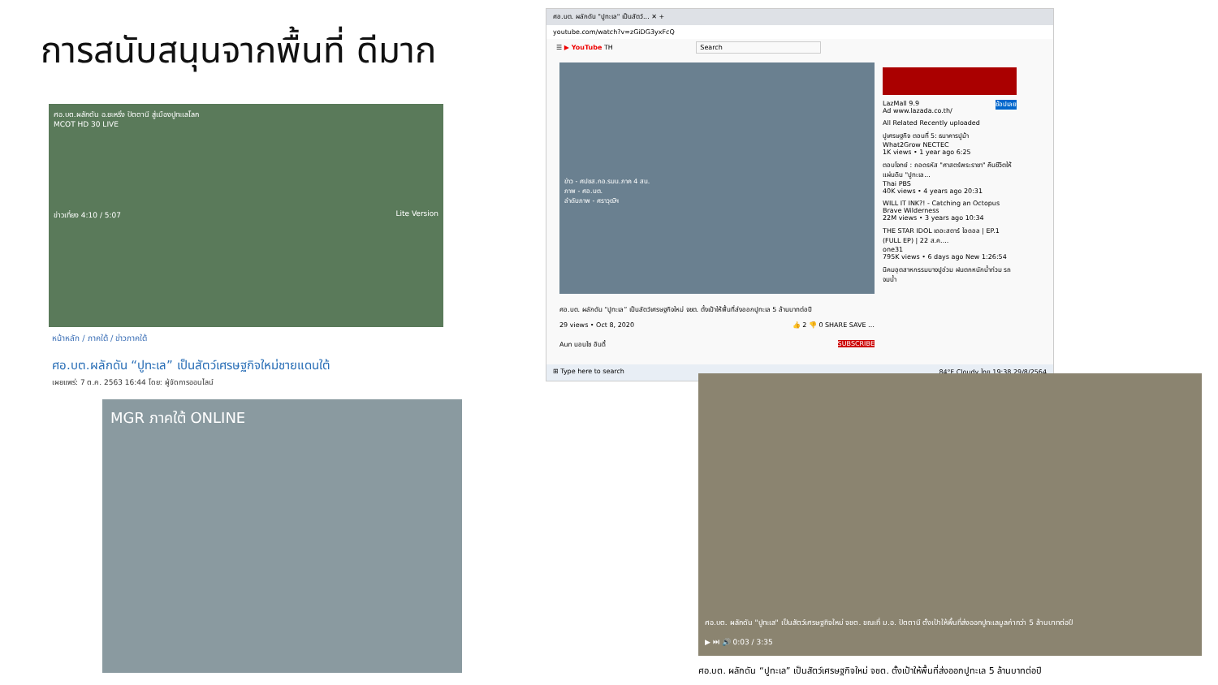การสนับสนุนจากพื้นที่ ดีมาก
ศอ.บต.ผลักดัน อ.ยะหริ่ง ปัตตานี สู่เมืองปูทะเลโลก
MCOT HD 30 LIVE
ข่าวเที่ยง 4:10 / 5:07 Lite Version
หน้าหลัก / ภาคใต้ / ข่าวภาคใต้
ศอ.บต.ผลักดัน “ปูทะเล” เป็นสัตว์เศรษฐกิจใหม่ชายแดนใต้
เผยแพร่: 7 ต.ค. 2563 16:44 โดย: ผู้จัดการออนไลน์
MGR ภาคใต้ ONLINE
ศอ.บต. ผลักดัน "ปูทะเล" เป็นสัตว์... ✕ +
youtube.com/watch?v=zGiDG3yxFcQ
☰ ▶ YouTube TH Search
ข่าว - ศปชส.กอ.รมน.ภาค 4 สน.
ภาพ - ศอ.บต.
ลำดับภาพ - ศราวุฒิฯ
ศอ.บต. ผลักดัน “ปูทะเล” เป็นสัตว์เศรษฐกิจใหม่ จชต. ตั้งเป้าให้พื้นที่ส่งออกปูทะเล 5 ล้านบาทต่อปี
29 views • Oct 8, 2020 👍 2 👎 0 SHARE SAVE …
Aun นอนไซ อินดี้ SUBSCRIBE
LazMall 9.9 ช้อปเลย
Ad www.lazada.co.th/
All Related Recently uploaded
ปูเศรษฐกิจ ตอนที่ 5: ธนาคารปูม้า
What2Grow NECTEC
1K views • 1 year ago 6:25
ตอบโจทย์ : ถอดรหัส "ศาสตร์พระราชา" คืนชีวิตให้แผ่นดิน "ปูทะเล...
Thai PBS
40K views • 4 years ago 20:31
WILL IT INK?! - Catching an Octopus
Brave Wilderness
22M views • 3 years ago 10:34
THE STAR IDOL เดอะสตาร์ ไอดอล | EP.1 (FULL EP) | 22 ส.ค....
one31
795K views • 6 days ago New 1:26:54
นิคมอุตสาหกรรมบางปูอ่วม ฝนตกหนักน้ำท่วม รถจมน้ำ
⊞ Type here to search 84°F Cloudy ไทย 19:38 29/8/2564
ศอ.บต. ผลักดัน "ปูทะเล" เป็นสัตว์เศรษฐกิจใหม่ จชต. ขณะที่ ม.อ. ปัตตานี ตั้งเป้าให้พื้นที่ส่งออกปูทะเลมูลค่ากว่า 5 ล้านบาทต่อปี
▶ ⏭ 🔊 0:03 / 3:35
ศอ.บต. ผลักดัน “ปูทะเล” เป็นสัตว์เศรษฐกิจใหม่ จชต. ตั้งเป้าให้พื้นที่ส่งออกปูทะเล 5 ล้านบาทต่อปี